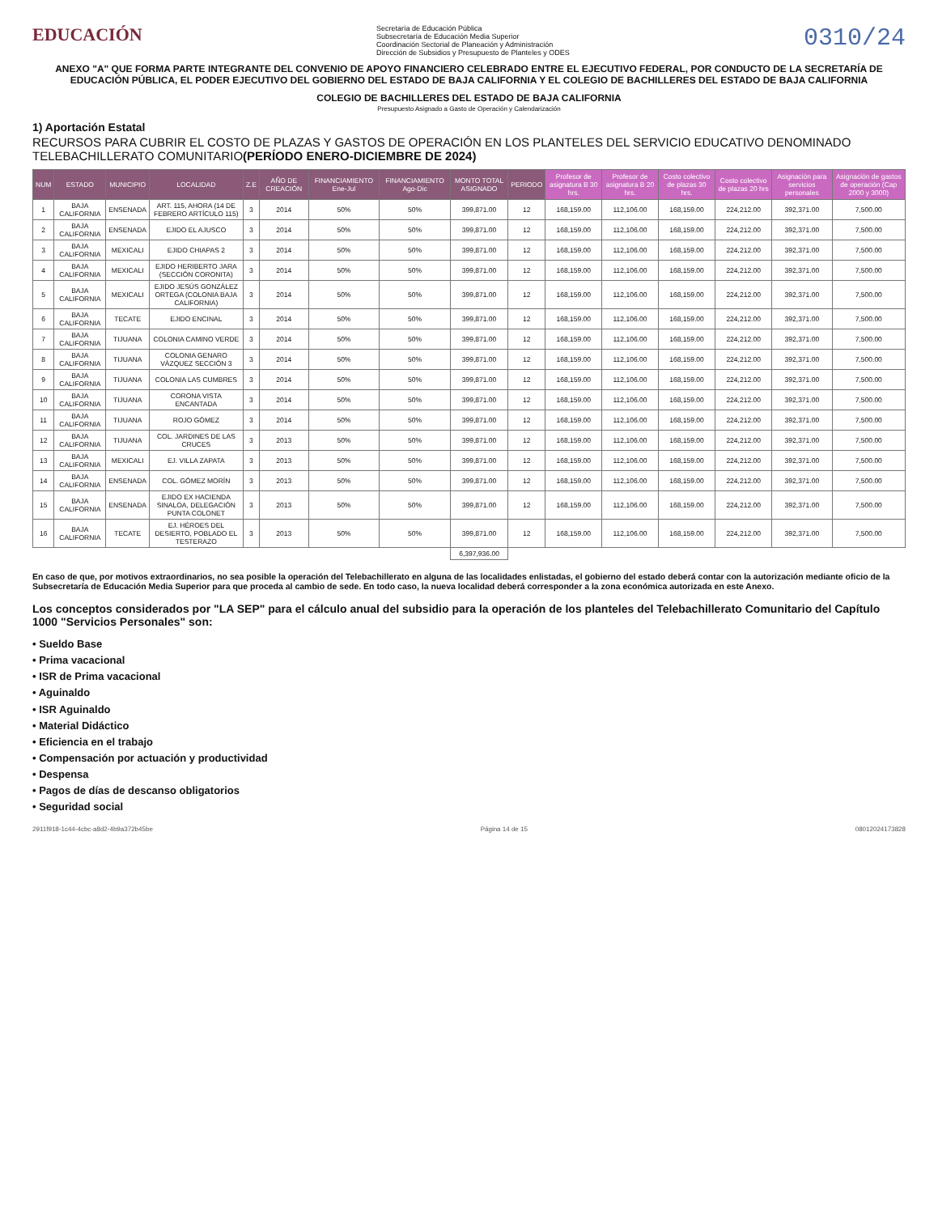EDUCACIÓN
Secretaría de Educación Pública
Subsecretaría de Educación Media Superior
Coordinación Sectorial de Planeación y Administración
Dirección de Subsidios y Presupuesto de Planteles y ODES
0310/24
ANEXO "A" QUE FORMA PARTE INTEGRANTE DEL CONVENIO DE APOYO FINANCIERO CELEBRADO ENTRE EL EJECUTIVO FEDERAL, POR CONDUCTO DE LA SECRETARÍA DE EDUCACIÓN PÚBLICA, EL PODER EJECUTIVO DEL GOBIERNO DEL ESTADO DE BAJA CALIFORNIA Y EL COLEGIO DE BACHILLERES DEL ESTADO DE BAJA CALIFORNIA
COLEGIO DE BACHILLERES DEL ESTADO DE BAJA CALIFORNIA
Presupuesto Asignado a Gasto de Operación y Calendarización
1) Aportación Estatal
RECURSOS PARA CUBRIR EL COSTO DE PLAZAS Y GASTOS DE OPERACIÓN EN LOS PLANTELES DEL SERVICIO EDUCATIVO DENOMINADO TELEBACHILLERATO COMUNITARIO(PERÍODO ENERO-DICIEMBRE DE 2024)
| NUM | ESTADO | MUNICIPIO | LOCALIDAD | Z.E | AÑO DE CREACIÓN | FINANCIAMIENTO Ene-Jul | FINANCIAMIENTO Ago-Dic | MONTO TOTAL ASIGNADO | PERIODO | Profesor de asignatura B 30 hrs. | Profesor de asignatura B 20 hrs. | Costo colectivo de plazas 30 hrs. | Costo colectivo de plazas 20 hrs | Asignación para servicios personales | Asignación de gastos de operación (Cap 2000 y 3000) |
| --- | --- | --- | --- | --- | --- | --- | --- | --- | --- | --- | --- | --- | --- | --- | --- |
| 1 | BAJA CALIFORNIA | ENSENADA | ART. 115, AHORA (14 DE FEBRERO ARTÍCULO 115) | 3 | 2014 | 50% | 50% | 399,871.00 | 12 | 168,159.00 | 112,106.00 | 168,159.00 | 224,212.00 | 392,371.00 | 7,500.00 |
| 2 | BAJA CALIFORNIA | ENSENADA | EJIDO EL AJUSCO | 3 | 2014 | 50% | 50% | 399,871.00 | 12 | 168,159.00 | 112,106.00 | 168,159.00 | 224,212.00 | 392,371.00 | 7,500.00 |
| 3 | BAJA CALIFORNIA | MEXICALI | EJIDO CHIAPAS 2 | 3 | 2014 | 50% | 50% | 399,871.00 | 12 | 168,159.00 | 112,106.00 | 168,159.00 | 224,212.00 | 392,371.00 | 7,500.00 |
| 4 | BAJA CALIFORNIA | MEXICALI | EJIDO HERIBERTO JARA (SECCIÓN CORONITA) | 3 | 2014 | 50% | 50% | 399,871.00 | 12 | 168,159.00 | 112,106.00 | 168,159.00 | 224,212.00 | 392,371.00 | 7,500.00 |
| 5 | BAJA CALIFORNIA | MEXICALI | EJIDO JESÚS GONZÁLEZ ORTEGA (COLONIA BAJA CALIFORNIA) | 3 | 2014 | 50% | 50% | 399,871.00 | 12 | 168,159.00 | 112,106.00 | 168,159.00 | 224,212.00 | 392,371.00 | 7,500.00 |
| 6 | BAJA CALIFORNIA | TECATE | EJIDO ENCINAL | 3 | 2014 | 50% | 50% | 399,871.00 | 12 | 168,159.00 | 112,106.00 | 168,159.00 | 224,212.00 | 392,371.00 | 7,500.00 |
| 7 | BAJA CALIFORNIA | TIJUANA | COLONIA CAMINO VERDE | 3 | 2014 | 50% | 50% | 399,871.00 | 12 | 168,159.00 | 112,106.00 | 168,159.00 | 224,212.00 | 392,371.00 | 7,500.00 |
| 8 | BAJA CALIFORNIA | TIJUANA | COLONIA GENARO VÁZQUEZ SECCIÓN 3 | 3 | 2014 | 50% | 50% | 399,871.00 | 12 | 168,159.00 | 112,106.00 | 168,159.00 | 224,212.00 | 392,371.00 | 7,500.00 |
| 9 | BAJA CALIFORNIA | TIJUANA | COLONIA LAS CUMBRES | 3 | 2014 | 50% | 50% | 399,871.00 | 12 | 168,159.00 | 112,106.00 | 168,159.00 | 224,212.00 | 392,371.00 | 7,500.00 |
| 10 | BAJA CALIFORNIA | TIJUANA | CORONA VISTA ENCANTADA | 3 | 2014 | 50% | 50% | 399,871.00 | 12 | 168,159.00 | 112,106.00 | 168,159.00 | 224,212.00 | 392,371.00 | 7,500.00 |
| 11 | BAJA CALIFORNIA | TIJUANA | ROJO GÓMEZ | 3 | 2014 | 50% | 50% | 399,871.00 | 12 | 168,159.00 | 112,106.00 | 168,159.00 | 224,212.00 | 392,371.00 | 7,500.00 |
| 12 | BAJA CALIFORNIA | TIJUANA | COL. JARDINES DE LAS CRUCES | 3 | 2013 | 50% | 50% | 399,871.00 | 12 | 168,159.00 | 112,106.00 | 168,159.00 | 224,212.00 | 392,371.00 | 7,500.00 |
| 13 | BAJA CALIFORNIA | MEXICALI | EJ. VILLA ZAPATA | 3 | 2013 | 50% | 50% | 399,871.00 | 12 | 168,159.00 | 112,106.00 | 168,159.00 | 224,212.00 | 392,371.00 | 7,500.00 |
| 14 | BAJA CALIFORNIA | ENSENADA | COL. GÓMEZ MORÍN | 3 | 2013 | 50% | 50% | 399,871.00 | 12 | 168,159.00 | 112,106.00 | 168,159.00 | 224,212.00 | 392,371.00 | 7,500.00 |
| 15 | BAJA CALIFORNIA | ENSENADA | EJIDO EX HACIENDA SINALOA, DELEGACIÓN PUNTA COLONET | 3 | 2013 | 50% | 50% | 399,871.00 | 12 | 168,159.00 | 112,106.00 | 168,159.00 | 224,212.00 | 392,371.00 | 7,500.00 |
| 16 | BAJA CALIFORNIA | TECATE | EJ. HÉROES DEL DESIERTO, POBLADO EL TESTERAZO | 3 | 2013 | 50% | 50% | 399,871.00 | 12 | 168,159.00 | 112,106.00 | 168,159.00 | 224,212.00 | 392,371.00 | 7,500.00 |
| | | | | | | | | 6,397,936.00 | | | | | | | |
En caso de que, por motivos extraordinarios, no sea posible la operación del Telebachillerato en alguna de las localidades enlistadas, el gobierno del estado deberá contar con la autorización mediante oficio de la Subsecretaría de Educación Media Superior para que proceda al cambio de sede. En todo caso, la nueva localidad deberá corresponder a la zona económica autorizada en este Anexo.
Los conceptos considerados por "LA SEP" para el cálculo anual del subsidio para la operación de los planteles del Telebachillerato Comunitario del Capítulo 1000 "Servicios Personales" son:
• Sueldo Base
• Prima vacacional
• ISR de Prima vacacional
• Aguinaldo
• ISR Aguinaldo
• Material Didáctico
• Eficiencia en el trabajo
• Compensación por actuación y productividad
• Despensa
• Pagos de días de descanso obligatorios
• Seguridad social
2911f918-1c44-4cbc-a8d2-4b9a372b45be Página 14 de 15 08012024173828